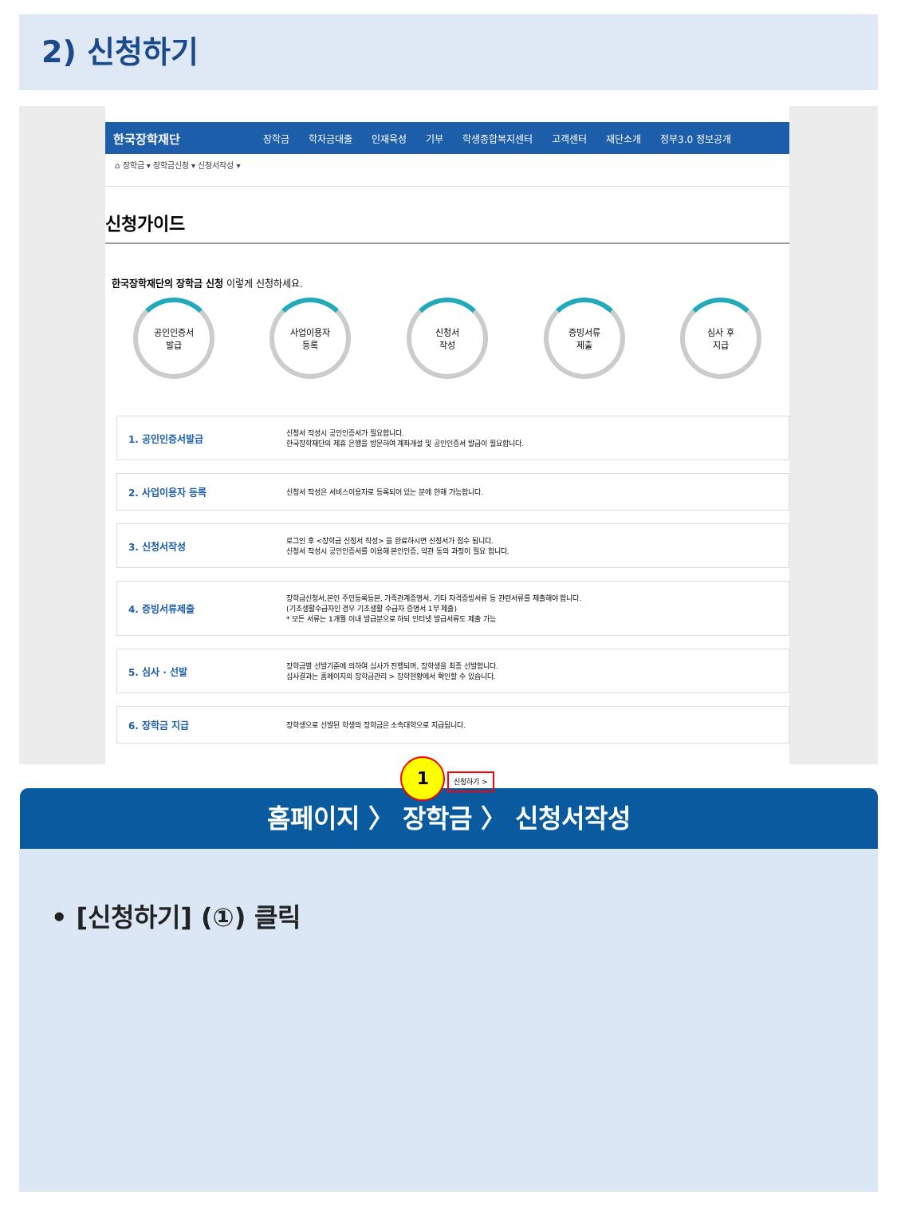2) 신청하기
한국장학재단 장학금 학자금대출 인재육성 기부 학생종합복지센터 고객센터 재단소개 정부3.0 정보공개
⌂ 장학금 ▾ 장학금신청 ▾ 신청서작성 ▾
신청가이드
한국장학재단의 장학금 신청 이렇게 신청하세요.
공인인증서
발급
사업이용자
등록
신청서
작성
증빙서류
제출
심사 후
지급
| 1. 공인인증서발급 | 신청서 작성시 공인인증서가 필요합니다. 한국장학재단의 제휴 은행을 방문하여 계좌개설 및 공인인증서 발급이 필요합니다. |
| 2. 사업이용자 등록 | 신청서 작성은 서비스이용자로 등록되어 있는 분에 한해 가능합니다. |
| 3. 신청서작성 | 로그인 후 <장학금 신청서 작성> 을 완료하시면 신청서가 접수 됩니다. 신청서 작성시 공인인증서를 이용해 본인인증, 약관 동의 과정이 필요 합니다. |
| 4. 증빙서류제출 | 장학금신청서,본인 주민등록등본, 가족관계증명서, 기타 자격증빙서류 등 관련서류를 제출해야 합니다. (기초생활수급자인 경우 기초생활 수급자 증명서 1부 제출) * 모든 서류는 1개월 이내 발급분으로 하되 인터넷 발급서류도 제출 가능 |
| 5. 심사 · 선발 | 장학금별 선발기준에 의하여 심사가 진행되며, 장학생을 최종 선발합니다. 심사결과는 홈페이지의 장학금관리 > 장학현황에서 확인할 수 있습니다. |
| 6. 장학금 지급 | 장학생으로 선발된 학생의 장학금은 소속대학으로 지급됩니다. |
1 신청하기 >
홈페이지 〉 장학금 〉 신청서작성
• [신청하기] (①) 클릭